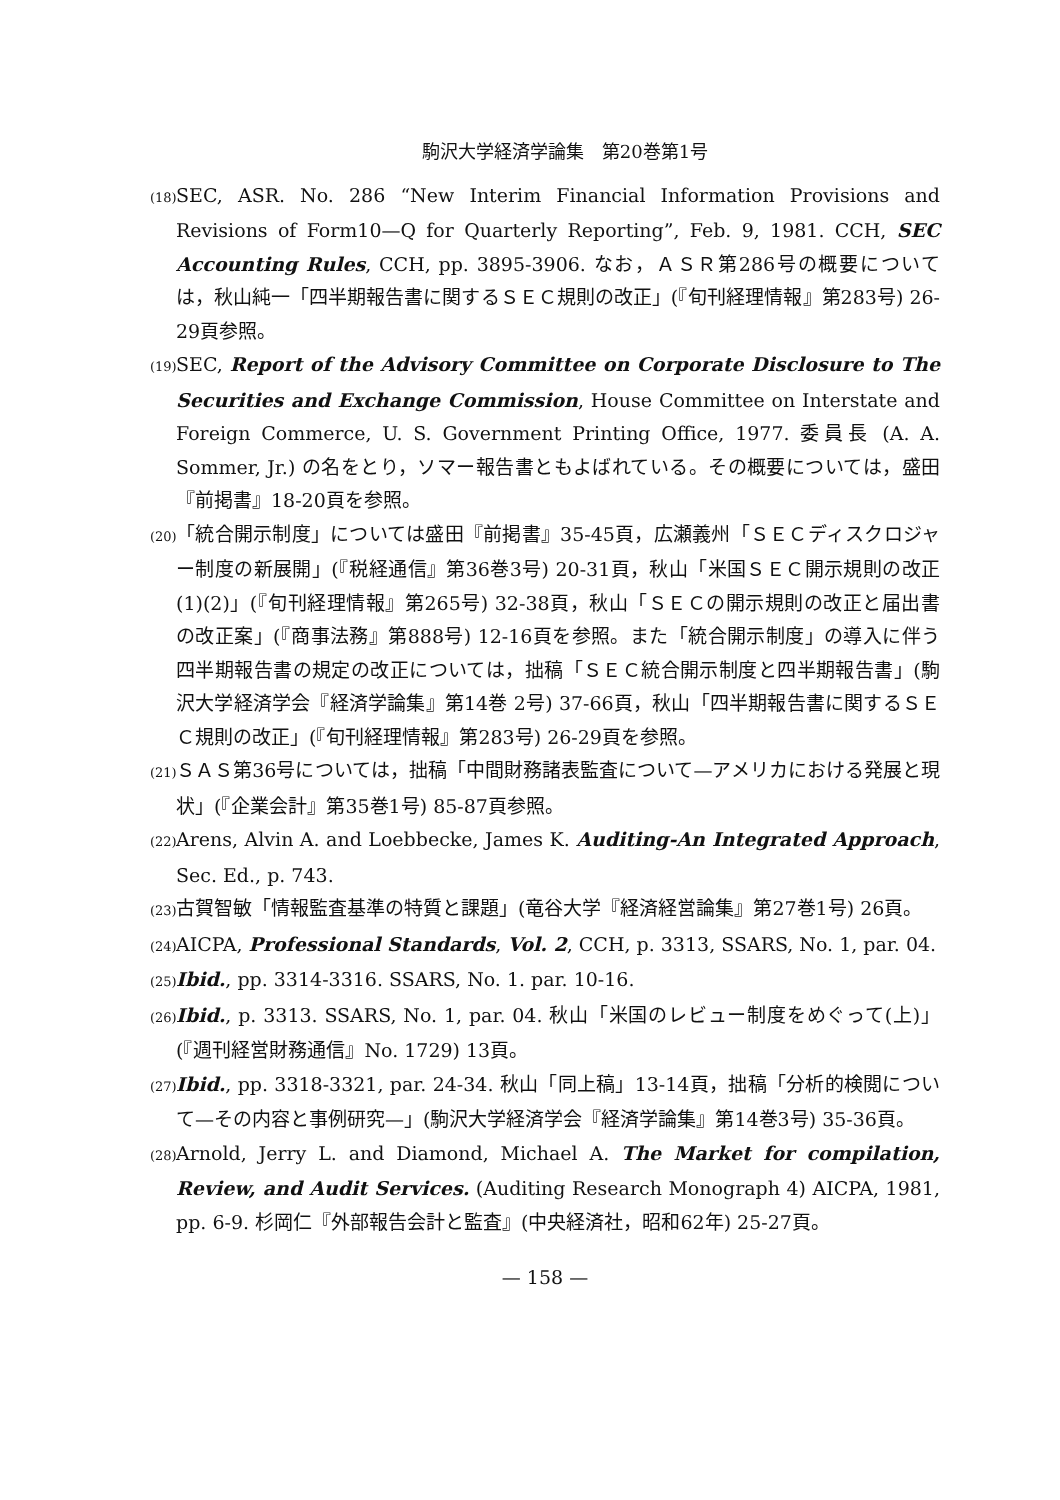駒沢大学経済学論集　第20巻第1号
(18) SEC, ASR. No. 286 “New Interim Financial Information Provisions and Revisions of Form10—Q for Quarterly Reporting”, Feb. 9, 1981. CCH, SEC Accounting Rules, CCH, pp. 3895-3906. なお，ＡＳＲ第286号の概要については，秋山純一「四半期報告書に関するＳＥＣ規則の改正」(『旬刊経理情報』第283号) 26-29頁参照。
(19) SEC, Report of the Advisory Committee on Corporate Disclosure to The Securities and Exchange Commission, House Committee on Interstate and Foreign Commerce, U. S. Government Printing Office, 1977. 委員長 (A. A. Sommer, Jr.) の名をとり，ソマー報告書ともよばれている。その概要については，盛田『前掲書』18-20頁を参照。
(20) 「統合開示制度」については盛田『前掲書』35-45頁，広瀬義州「ＳＥＣディスクロジャー制度の新展開」(『税経通信』第36巻3号) 20-31頁，秋山「米国ＳＥＣ開示規則の改正(1)(2)」(『旬刊経理情報』第265号) 32-38頁，秋山「ＳＥＣの開示規則の改正と届出書の改正案」(『商事法務』第888号) 12-16頁を参照。また「統合開示制度」の導入に伴う四半期報告書の規定の改正については，拙稿「ＳＥＣ統合開示制度と四半期報告書」(駒沢大学経済学会『経済学論集』第14巻 2号) 37-66頁，秋山「四半期報告書に関するＳＥＣ規則の改正」(『旬刊経理情報』第283号) 26-29頁を参照。
(21) ＳＡＳ第36号については，拙稿「中間財務諸表監査について—アメリカにおける発展と現状」(『企業会計』第35巻1号) 85-87頁参照。
(22) Arens, Alvin A. and Loebbecke, James K. Auditing-An Integrated Approach, Sec. Ed., p. 743.
(23) 古賀智敏「情報監査基準の特質と課題」(竜谷大学『経済経営論集』第27巻1号) 26頁。
(24) AICPA, Professional Standards, Vol. 2, CCH, p. 3313, SSARS, No. 1, par. 04.
(25) Ibid., pp. 3314-3316. SSARS, No. 1. par. 10-16.
(26) Ibid., p. 3313. SSARS, No. 1, par. 04. 秋山「米国のレビュー制度をめぐって(上)」(『週刊経営財務通信』No. 1729) 13頁。
(27) Ibid., pp. 3318-3321, par. 24-34. 秋山「同上稿」13-14頁，拙稿「分析的検閲について—その内容と事例研究—」(駒沢大学経済学会『経済学論集』第14巻3号) 35-36頁。
(28) Arnold, Jerry L. and Diamond, Michael A. The Market for compilation, Review, and Audit Services. (Auditing Research Monograph 4) AICPA, 1981, pp. 6-9. 杉岡仁『外部報告会計と監査』(中央経済社，昭和62年) 25-27頁。
— 158 —